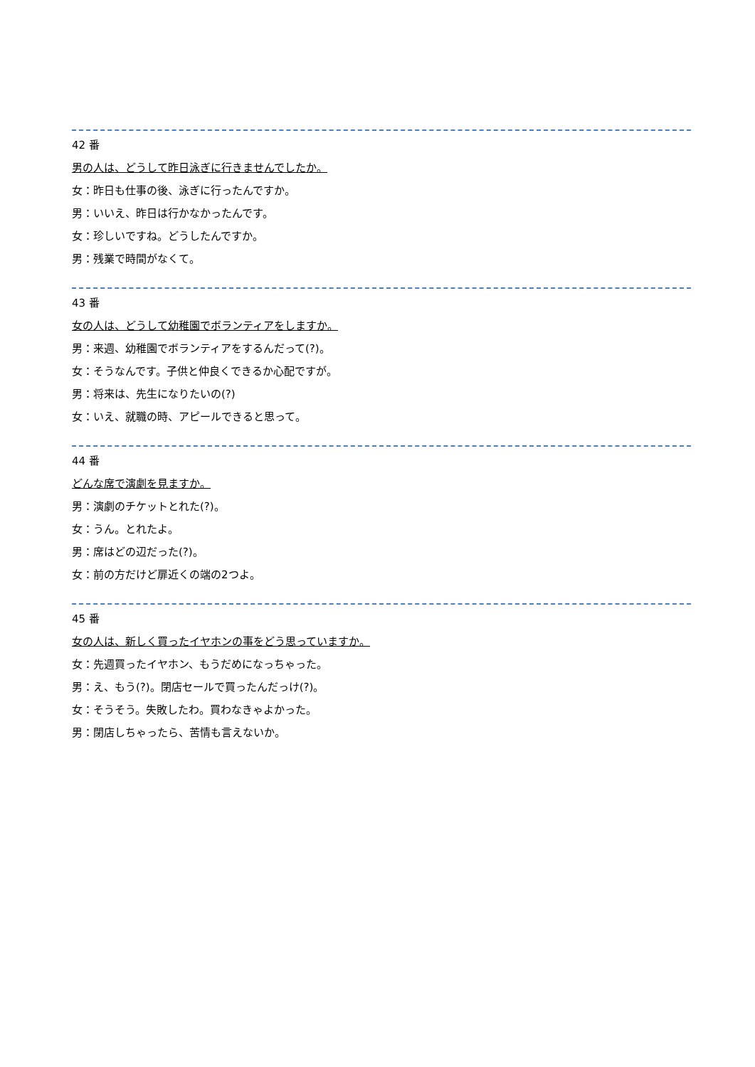42 番
男の人は、どうして昨日泳ぎに行きませんでしたか。
女：昨日も仕事の後、泳ぎに行ったんですか。
男：いいえ、昨日は行かなかったんです。
女：珍しいですね。どうしたんですか。
男：残業で時間がなくて。
43 番
女の人は、どうして幼稚園でボランティアをしますか。
男：来週、幼稚園でボランティアをするんだって(?)。
女：そうなんです。子供と仲良くできるか心配ですが。
男：将来は、先生になりたいの(?)
女：いえ、就職の時、アピールできると思って。
44 番
どんな席で演劇を見ますか。
男：演劇のチケットとれた(?)。
女：うん。とれたよ。
男：席はどの辺だった(?)。
女：前の方だけど扉近くの端の2つよ。
45 番
女の人は、新しく買ったイヤホンの事をどう思っていますか。
女：先週買ったイヤホン、もうだめになっちゃった。
男：え、もう(?)。閉店セールで買ったんだっけ(?)。
女：そうそう。失敗したわ。買わなきゃよかった。
男：閉店しちゃったら、苦情も言えないか。